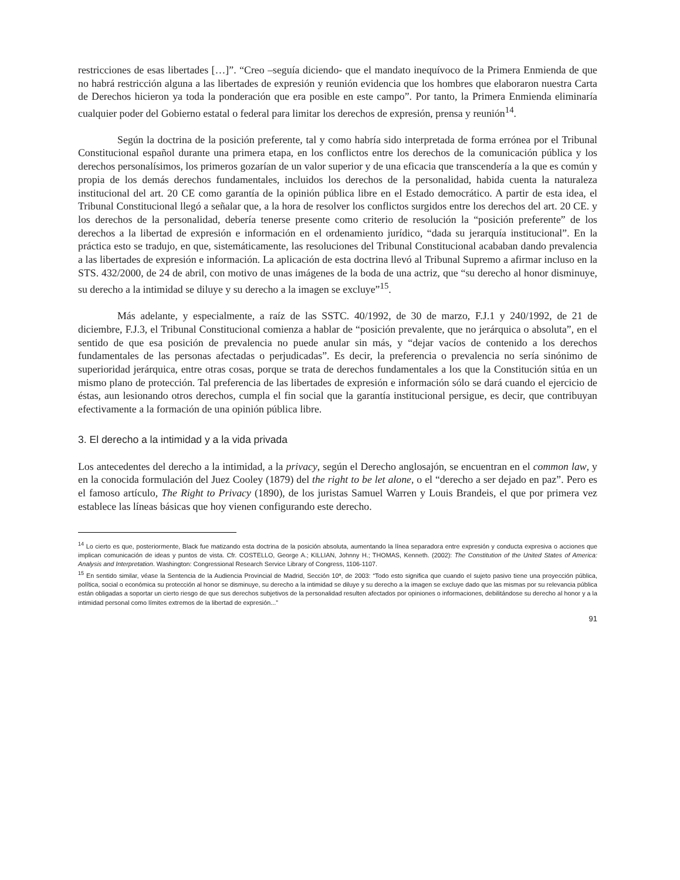restricciones de esas libertades […]”. “Creo –seguía diciendo- que el mandato inequívoco de la Primera Enmienda de que no habrá restricción alguna a las libertades de expresión y reunión evidencia que los hombres que elaboraron nuestra Carta de Derechos hicieron ya toda la ponderación que era posible en este campo”. Por tanto, la Primera Enmienda eliminaría cualquier poder del Gobierno estatal o federal para limitar los derechos de expresión, prensa y reunión<sup>14</sup>.
Según la doctrina de la posición preferente, tal y como habría sido interpretada de forma errónea por el Tribunal Constitucional español durante una primera etapa, en los conflictos entre los derechos de la comunicación pública y los derechos personalísimos, los primeros gozarían de un valor superior y de una eficacia que transcendería a la que es común y propia de los demás derechos fundamentales, incluidos los derechos de la personalidad, habida cuenta la naturaleza institucional del art. 20 CE como garantía de la opinión pública libre en el Estado democrático. A partir de esta idea, el Tribunal Constitucional llegó a señalar que, a la hora de resolver los conflictos surgidos entre los derechos del art. 20 CE. y los derechos de la personalidad, debería tenerse presente como criterio de resolución la “posición preferente” de los derechos a la libertad de expresión e información en el ordenamiento jurídico, “dada su jerarquía institucional”. En la práctica esto se tradujo, en que, sistemáticamente, las resoluciones del Tribunal Constitucional acababan dando prevalencia a las libertades de expresión e información. La aplicación de esta doctrina llevó al Tribunal Supremo a afirmar incluso en la STS. 432/2000, de 24 de abril, con motivo de unas imágenes de la boda de una actriz, que “su derecho al honor disminuye, su derecho a la intimidad se diluye y su derecho a la imagen se excluye”<sup>15</sup>.
Más adelante, y especialmente, a raíz de las SSTC. 40/1992, de 30 de marzo, F.J.1 y 240/1992, de 21 de diciembre, F.J.3, el Tribunal Constitucional comienza a hablar de “posición prevalente, que no jerárquica o absoluta”, en el sentido de que esa posición de prevalencia no puede anular sin más, y “dejar vacíos de contenido a los derechos fundamentales de las personas afectadas o perjudicadas”. Es decir, la preferencia o prevalencia no sería sinónimo de superioridad jerárquica, entre otras cosas, porque se trata de derechos fundamentales a los que la Constitución sitúa en un mismo plano de protección. Tal preferencia de las libertades de expresión e información sólo se dará cuando el ejercicio de éstas, aun lesionando otros derechos, cumpla el fin social que la garantía institucional persigue, es decir, que contribuyan efectivamente a la formación de una opinión pública libre.
3. El derecho a la intimidad y a la vida privada
Los antecedentes del derecho a la intimidad, a la privacy, según el Derecho anglosajón, se encuentran en el common law, y en la conocida formulación del Juez Cooley (1879) del the right to be let alone, o el “derecho a ser dejado en paz”. Pero es el famoso artículo, The Right to Privacy (1890), de los juristas Samuel Warren y Louis Brandeis, el que por primera vez establece las líneas básicas que hoy vienen configurando este derecho.
<sup>14</sup> Lo cierto es que, posteriormente, Black fue matizando esta doctrina de la posición absoluta, aumentando la línea separadora entre expresión y conducta expresiva o acciones que implican comunicación de ideas y puntos de vista. Cfr. COSTELLO, George A.; KILLIAN, Johnny H.; THOMAS, Kenneth. (2002): The Constitution of the United States of America: Analysis and Interpretation. Washington: Congressional Research Service Library of Congress, 1106-1107.
<sup>15</sup> En sentido similar, véase la Sentencia de la Audiencia Provincial de Madrid, Sección 10ª, de 2003: “Todo esto significa que cuando el sujeto pasivo tiene una proyección pública, política, social o económica su protección al honor se disminuye, su derecho a la intimidad se diluye y su derecho a la imagen se excluye dado que las mismas por su relevancia pública están obligadas a soportar un cierto riesgo de que sus derechos subjetivos de la personalidad resulten afectados por opiniones o informaciones, debilitándose su derecho al honor y a la intimidad personal como límites extremos de la libertad de expresión...”
91